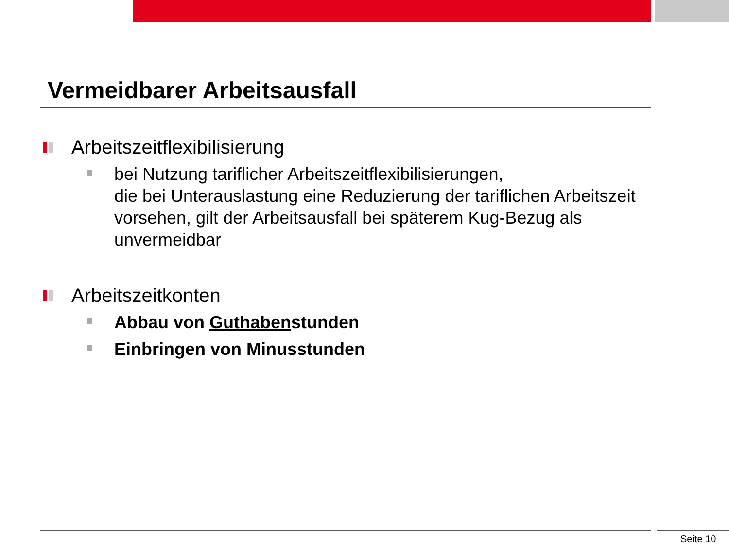Vermeidbarer Arbeitsausfall
Arbeitszeitflexibilisierung
bei Nutzung tariflicher Arbeitszeitflexibilisierungen,
die bei Unterauslastung eine Reduzierung der tariflichen Arbeitszeit vorsehen, gilt der Arbeitsausfall bei späterem Kug-Bezug als unvermeidbar
Arbeitszeitkonten
Abbau von Guthabenstunden
Einbringen von Minusstunden
Seite 10